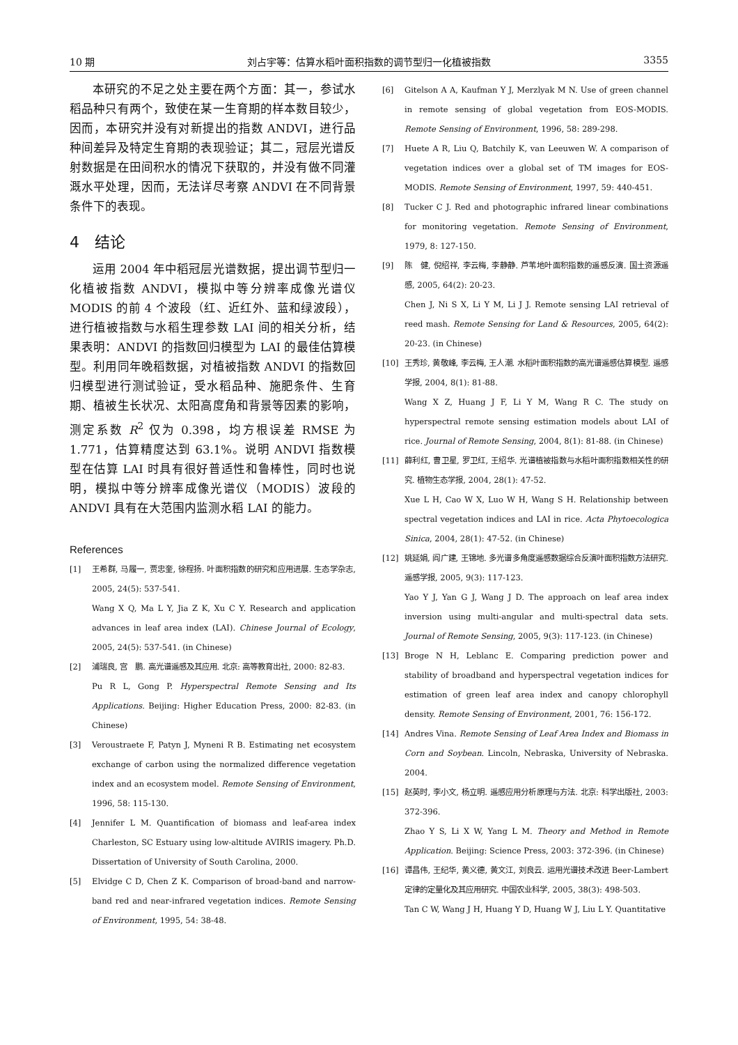10 期 刘占宇等：估算水稻叶面积指数的调节型归一化植被指数 3355
本研究的不足之处主要在两个方面：其一，参试水稻品种只有两个，致使在某一生育期的样本数目较少，因而，本研究并没有对新提出的指数 ANDVI，进行品种间差异及特定生育期的表现验证；其二，冠层光谱反射数据是在田间积水的情况下获取的，并没有做不同灌溉水平处理，因而，无法详尽考察 ANDVI 在不同背景条件下的表现。
4　结论
运用 2004 年中稻冠层光谱数据，提出调节型归一化植被指数 ANDVI，模拟中等分辨率成像光谱仪 MODIS 的前 4 个波段（红、近红外、蓝和绿波段），进行植被指数与水稻生理参数 LAI 间的相关分析，结果表明：ANDVI 的指数回归模型为 LAI 的最佳估算模型。利用同年晚稻数据，对植被指数 ANDVI 的指数回归模型进行测试验证，受水稻品种、施肥条件、生育期、植被生长状况、太阳高度角和背景等因素的影响，测定系数 R<sup>2</sup> 仅为 0.398，均方根误差 RMSE 为 1.771，估算精度达到 63.1%。说明 ANDVI 指数模型在估算 LAI 时具有很好普适性和鲁棒性，同时也说明，模拟中等分辨率成像光谱仪（MODIS）波段的 ANDVI 具有在大范围内监测水稻 LAI 的能力。
References
[1] 王希群, 马履一, 贾忠奎, 徐程扬. 叶面积指数的研究和应用进展. 生态学杂志, 2005, 24(5): 537-541.
Wang X Q, Ma L Y, Jia Z K, Xu C Y. Research and application advances in leaf area index (LAI). Chinese Journal of Ecology, 2005, 24(5): 537-541. (in Chinese)
[2] 浦瑞良, 宫　鹏. 高光谱遥感及其应用. 北京: 高等教育出社, 2000: 82-83.
Pu R L, Gong P. Hyperspectral Remote Sensing and Its Applications. Beijing: Higher Education Press, 2000: 82-83. (in Chinese)
[3] Veroustraete F, Patyn J, Myneni R B. Estimating net ecosystem exchange of carbon using the normalized difference vegetation index and an ecosystem model. Remote Sensing of Environment, 1996, 58: 115-130.
[4] Jennifer L M. Quantification of biomass and leaf-area index Charleston, SC Estuary using low-altitude AVIRIS imagery. Ph.D. Dissertation of University of South Carolina, 2000.
[5] Elvidge C D, Chen Z K. Comparison of broad-band and narrow-band red and near-infrared vegetation indices. Remote Sensing of Environment, 1995, 54: 38-48.
[6] Gitelson A A, Kaufman Y J, Merzlyak M N. Use of green channel in remote sensing of global vegetation from EOS-MODIS. Remote Sensing of Environment, 1996, 58: 289-298.
[7] Huete A R, Liu Q, Batchily K, van Leeuwen W. A comparison of vegetation indices over a global set of TM images for EOS-MODIS. Remote Sensing of Environment, 1997, 59: 440-451.
[8] Tucker C J. Red and photographic infrared linear combinations for monitoring vegetation. Remote Sensing of Environment, 1979, 8: 127-150.
[9] 陈　健, 倪绍祥, 李云梅, 李静静. 芦苇地叶面积指数的遥感反演. 国土资源遥感, 2005, 64(2): 20-23.
Chen J, Ni S X, Li Y M, Li J J. Remote sensing LAI retrieval of reed mash. Remote Sensing for Land & Resources, 2005, 64(2): 20-23. (in Chinese)
[10] 王秀珍, 黄敬峰, 李云梅, 王人潮. 水稻叶面积指数的高光谱遥感估算模型. 遥感学报, 2004, 8(1): 81-88.
Wang X Z, Huang J F, Li Y M, Wang R C. The study on hyperspectral remote sensing estimation models about LAI of rice. Journal of Remote Sensing, 2004, 8(1): 81-88. (in Chinese)
[11] 薛利红, 曹卫星, 罗卫红, 王绍华. 光谱植被指数与水稻叶面积指数相关性的研究. 植物生态学报, 2004, 28(1): 47-52.
Xue L H, Cao W X, Luo W H, Wang S H. Relationship between spectral vegetation indices and LAI in rice. Acta Phytoecologica Sinica, 2004, 28(1): 47-52. (in Chinese)
[12] 姚延娟, 阎广建, 王锦地. 多光谱多角度遥感数据综合反演叶面积指数方法研究. 遥感学报, 2005, 9(3): 117-123.
Yao Y J, Yan G J, Wang J D. The approach on leaf area index inversion using multi-angular and multi-spectral data sets. Journal of Remote Sensing, 2005, 9(3): 117-123. (in Chinese)
[13] Broge N H, Leblanc E. Comparing prediction power and stability of broadband and hyperspectral vegetation indices for estimation of green leaf area index and canopy chlorophyll density. Remote Sensing of Environment, 2001, 76: 156-172.
[14] Andres Vina. Remote Sensing of Leaf Area Index and Biomass in Corn and Soybean. Lincoln, Nebraska, University of Nebraska. 2004.
[15] 赵英时, 李小文, 杨立明. 遥感应用分析原理与方法. 北京: 科学出版社, 2003: 372-396.
Zhao Y S, Li X W, Yang L M. Theory and Method in Remote Application. Beijing: Science Press, 2003: 372-396. (in Chinese)
[16] 谭昌伟, 王纪华, 黄义德, 黄文江, 刘良云. 运用光谱技术改进 Beer-Lambert 定律的定量化及其应用研究. 中国农业科学, 2005, 38(3): 498-503.
Tan C W, Wang J H, Huang Y D, Huang W J, Liu L Y. Quantitative